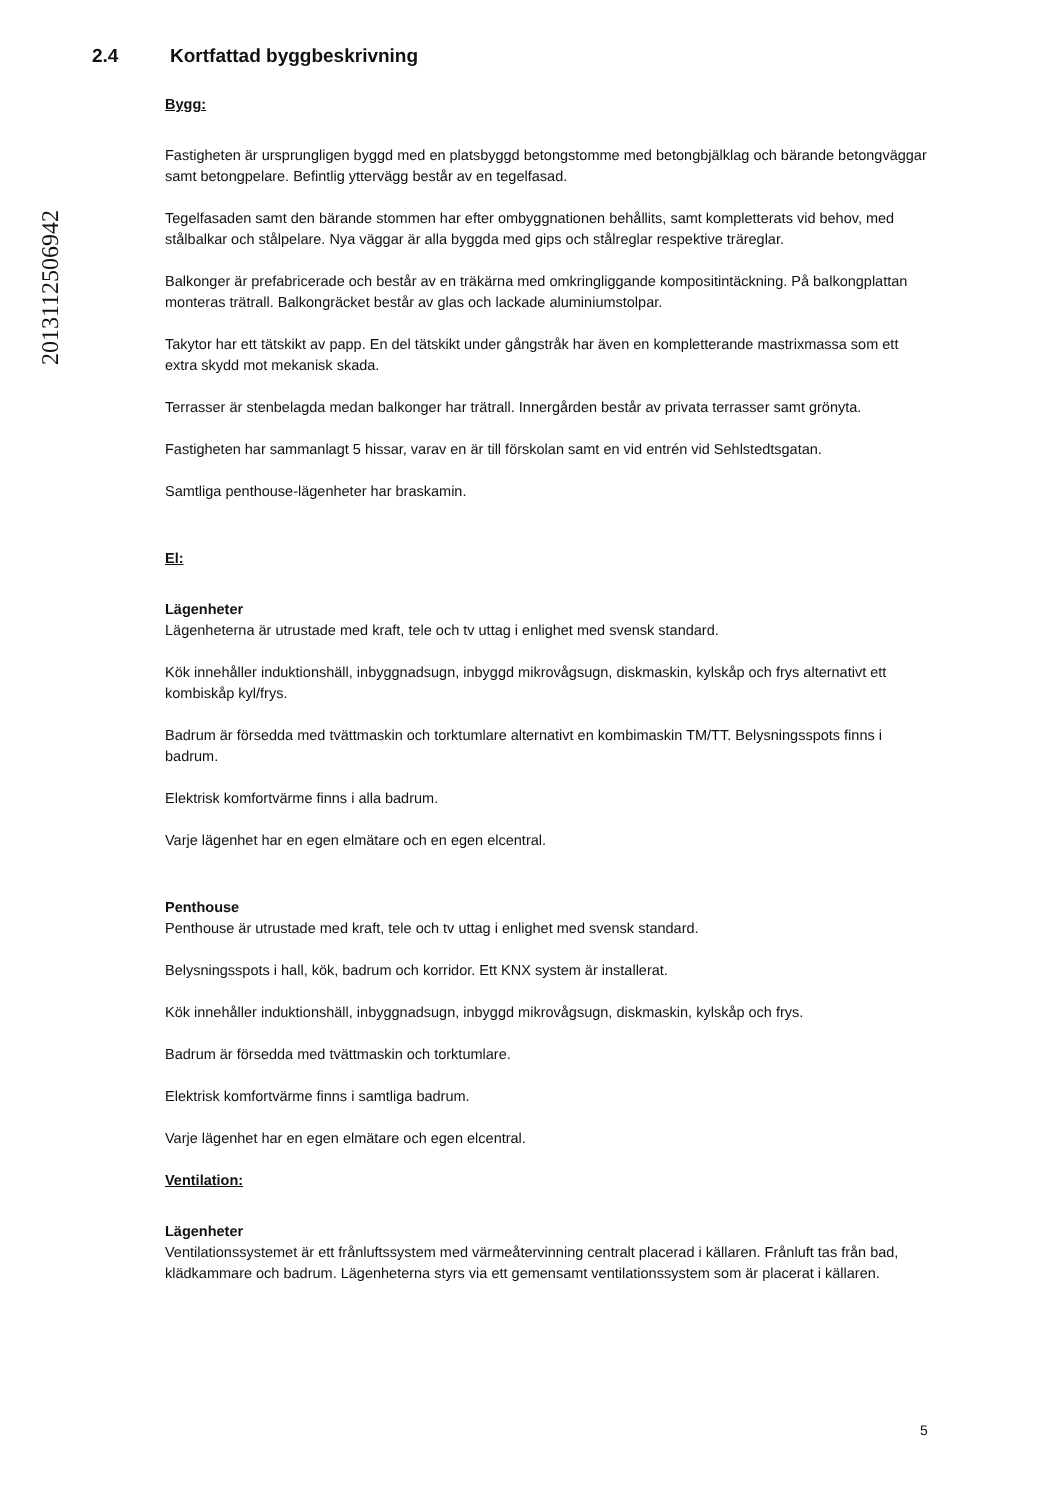20131125069​42
2.4 Kortfattad byggbeskrivning
Bygg:
Fastigheten är ursprungligen byggd med en platsbyggd betongstomme med betongbjälklag och bärande betongväggar samt betongpelare. Befintlig yttervägg består av en tegelfasad.
Tegelfasaden samt den bärande stommen har efter ombyggnationen behållits, samt kompletterats vid behov, med stålbalkar och stålpelare. Nya väggar är alla byggda med gips och stålreglar respektive träreglar.
Balkonger är prefabricerade och består av en träkärna med omkringliggande kompositintäckning. På balkongplattan monteras trätrall. Balkongräcket består av glas och lackade aluminiumstolpar.
Takytor har ett tätskikt av papp. En del tätskikt under gångstråk har även en kompletterande mastrixmassa som ett extra skydd mot mekanisk skada.
Terrasser är stenbelagda medan balkonger har trätrall. Innergården består av privata terrasser samt grönyta.
Fastigheten har sammanlagt 5 hissar, varav en är till förskolan samt en vid entrén vid Sehlstedtsgatan.
Samtliga penthouse-lägenheter har braskamin.
El:
Lägenheter
Lägenheterna är utrustade med kraft, tele och tv uttag i enlighet med svensk standard.
Kök innehåller induktionshäll, inbyggnadsugn, inbyggd mikrovågsugn, diskmaskin, kylskåp och frys alternativt ett kombiskåp kyl/frys.
Badrum är försedda med tvättmaskin och torktumlare alternativt en kombimaskin TM/TT. Belysningsspots finns i badrum.
Elektrisk komfortvärme finns i alla badrum.
Varje lägenhet har en egen elmätare och en egen elcentral.
Penthouse
Penthouse är utrustade med kraft, tele och tv uttag i enlighet med svensk standard.
Belysningsspots i hall, kök, badrum och korridor. Ett KNX system är installerat.
Kök innehåller induktionshäll, inbyggnadsugn, inbyggd mikrovågsugn, diskmaskin, kylskåp och frys.
Badrum är försedda med tvättmaskin och torktumlare.
Elektrisk komfortvärme finns i samtliga badrum.
Varje lägenhet har en egen elmätare och egen elcentral.
Ventilation:
Lägenheter
Ventilationssystemet är ett frånluftssystem med värmeåtervinning centralt placerad i källaren. Frånluft tas från bad, klädkammare och badrum. Lägenheterna styrs via ett gemensamt ventilationssystem som är placerat i källaren.
5